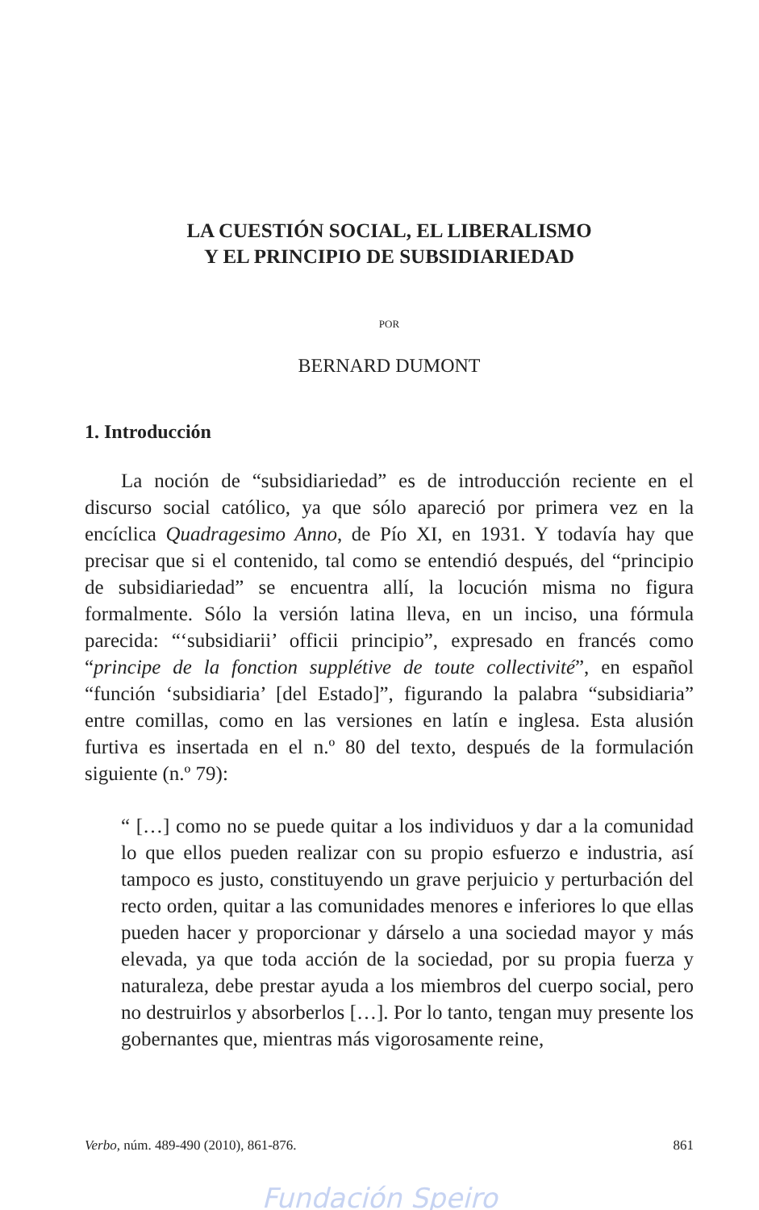LA CUESTIÓN SOCIAL, EL LIBERALISMO
Y EL PRINCIPIO DE SUBSIDIARIEDAD
POR
BERNARD DUMONT
1. Introducción
La noción de “subsidiariedad” es de introducción reciente en el discurso social católico, ya que sólo apareció por primera vez en la encíclica Quadragesimo Anno, de Pío XI, en 1931. Y todavía hay que precisar que si el contenido, tal como se entendió después, del “principio de subsidiariedad” se encuentra allí, la locución misma no figura formalmente. Sólo la versión latina lleva, en un inciso, una fórmula parecida: “‘subsidiarii’ officii principio”, expresado en francés como “principe de la fonction supplétive de toute collectivité”, en español “función ‘subsidiaria’ [del Estado]”, figurando la palabra “subsidiaria” entre comillas, como en las versiones en latín e inglesa. Esta alusión furtiva es insertada en el n.º 80 del texto, después de la formulación siguiente (n.º 79):
“ […] como no se puede quitar a los individuos y dar a la comunidad lo que ellos pueden realizar con su propio esfuerzo e industria, así tampoco es justo, constituyendo un grave perjuicio y perturbación del recto orden, quitar a las comunidades menores e inferiores lo que ellas pueden hacer y proporcionar y dárselo a una sociedad mayor y más elevada, ya que toda acción de la sociedad, por su propia fuerza y naturaleza, debe prestar ayuda a los miembros del cuerpo social, pero no destruirlos y absorberlos […]. Por lo tanto, tengan muy presente los gobernantes que, mientras más vigorosamente reine,
Verbo, núm. 489-490 (2010), 861-876. 861
Fundación Speiro